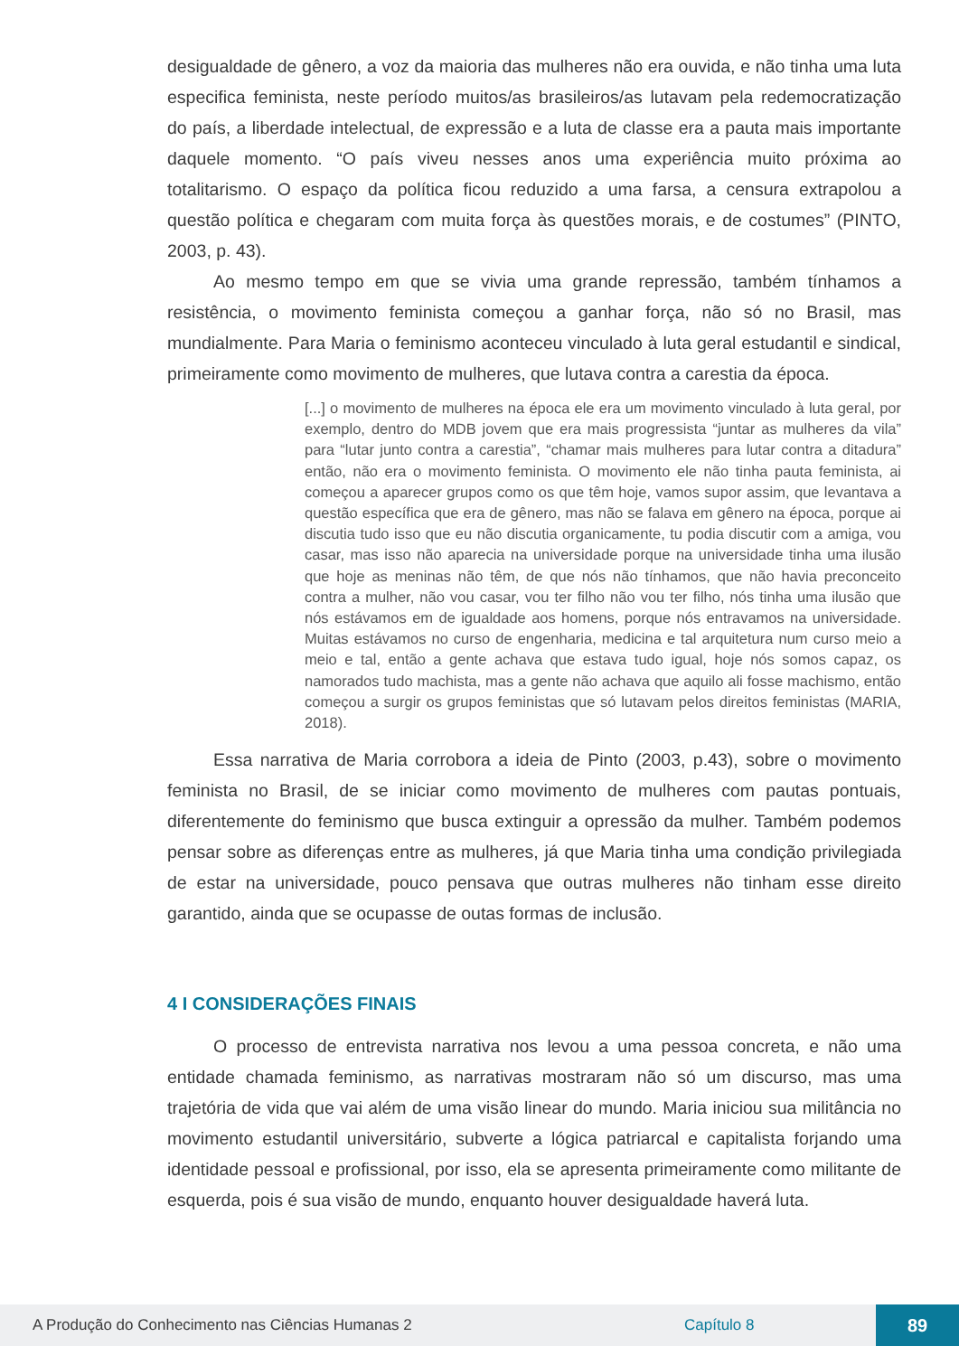desigualdade de gênero, a voz da maioria das mulheres não era ouvida, e não tinha uma luta especifica feminista, neste período muitos/as brasileiros/as lutavam pela redemocratização do país, a liberdade intelectual, de expressão e a luta de classe era a pauta mais importante daquele momento. “O país viveu nesses anos uma experiência muito próxima ao totalitarismo. O espaço da política ficou reduzido a uma farsa, a censura extrapolou a questão política e chegaram com muita força às questões morais, e de costumes” (PINTO, 2003, p. 43).
Ao mesmo tempo em que se vivia uma grande repressão, também tínhamos a resistência, o movimento feminista começou a ganhar força, não só no Brasil, mas mundialmente. Para Maria o feminismo aconteceu vinculado à luta geral estudantil e sindical, primeiramente como movimento de mulheres, que lutava contra a carestia da época.
[...] o movimento de mulheres na época ele era um movimento vinculado à luta geral, por exemplo, dentro do MDB jovem que era mais progressista “juntar as mulheres da vila” para “lutar junto contra a carestia”, “chamar mais mulheres para lutar contra a ditadura” então, não era o movimento feminista. O movimento ele não tinha pauta feminista, ai começou a aparecer grupos como os que têm hoje, vamos supor assim, que levantava a questão específica que era de gênero, mas não se falava em gênero na época, porque ai discutia tudo isso que eu não discutia organicamente, tu podia discutir com a amiga, vou casar, mas isso não aparecia na universidade porque na universidade tinha uma ilusão que hoje as meninas não têm, de que nós não tínhamos, que não havia preconceito contra a mulher, não vou casar, vou ter filho não vou ter filho, nós tinha uma ilusão que nós estávamos em de igualdade aos homens, porque nós entravamos na universidade. Muitas estávamos no curso de engenharia, medicina e tal arquitetura num curso meio a meio e tal, então a gente achava que estava tudo igual, hoje nós somos capaz, os namorados tudo machista, mas a gente não achava que aquilo ali fosse machismo, então começou a surgir os grupos feministas que só lutavam pelos direitos feministas (MARIA, 2018).
Essa narrativa de Maria corrobora a ideia de Pinto (2003, p.43), sobre o movimento feminista no Brasil, de se iniciar como movimento de mulheres com pautas pontuais, diferentemente do feminismo que busca extinguir a opressão da mulher. Também podemos pensar sobre as diferenças entre as mulheres, já que Maria tinha uma condição privilegiada de estar na universidade, pouco pensava que outras mulheres não tinham esse direito garantido, ainda que se ocupasse de outas formas de inclusão.
4 I CONSIDERAÇÕES FINAIS
O processo de entrevista narrativa nos levou a uma pessoa concreta, e não uma entidade chamada feminismo, as narrativas mostraram não só um discurso, mas uma trajetória de vida que vai além de uma visão linear do mundo. Maria iniciou sua militância no movimento estudantil universitário, subverte a lógica patriarcal e capitalista forjando uma identidade pessoal e profissional, por isso, ela se apresenta primeiramente como militante de esquerda, pois é sua visão de mundo, enquanto houver desigualdade haverá luta.
A Produção do Conhecimento nas Ciências Humanas 2 Capítulo 8 89